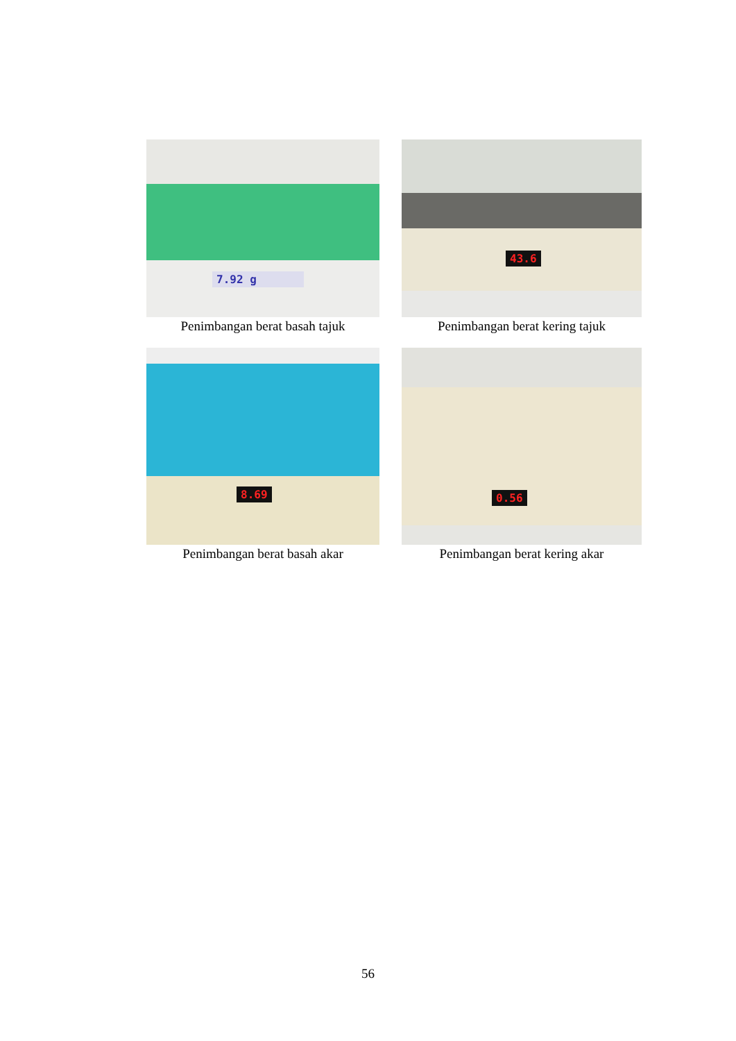7.92 g
Penimbangan berat basah tajuk
43.6
Penimbangan berat kering tajuk
8.69
Penimbangan berat basah akar
0.56
Penimbangan berat kering akar
56